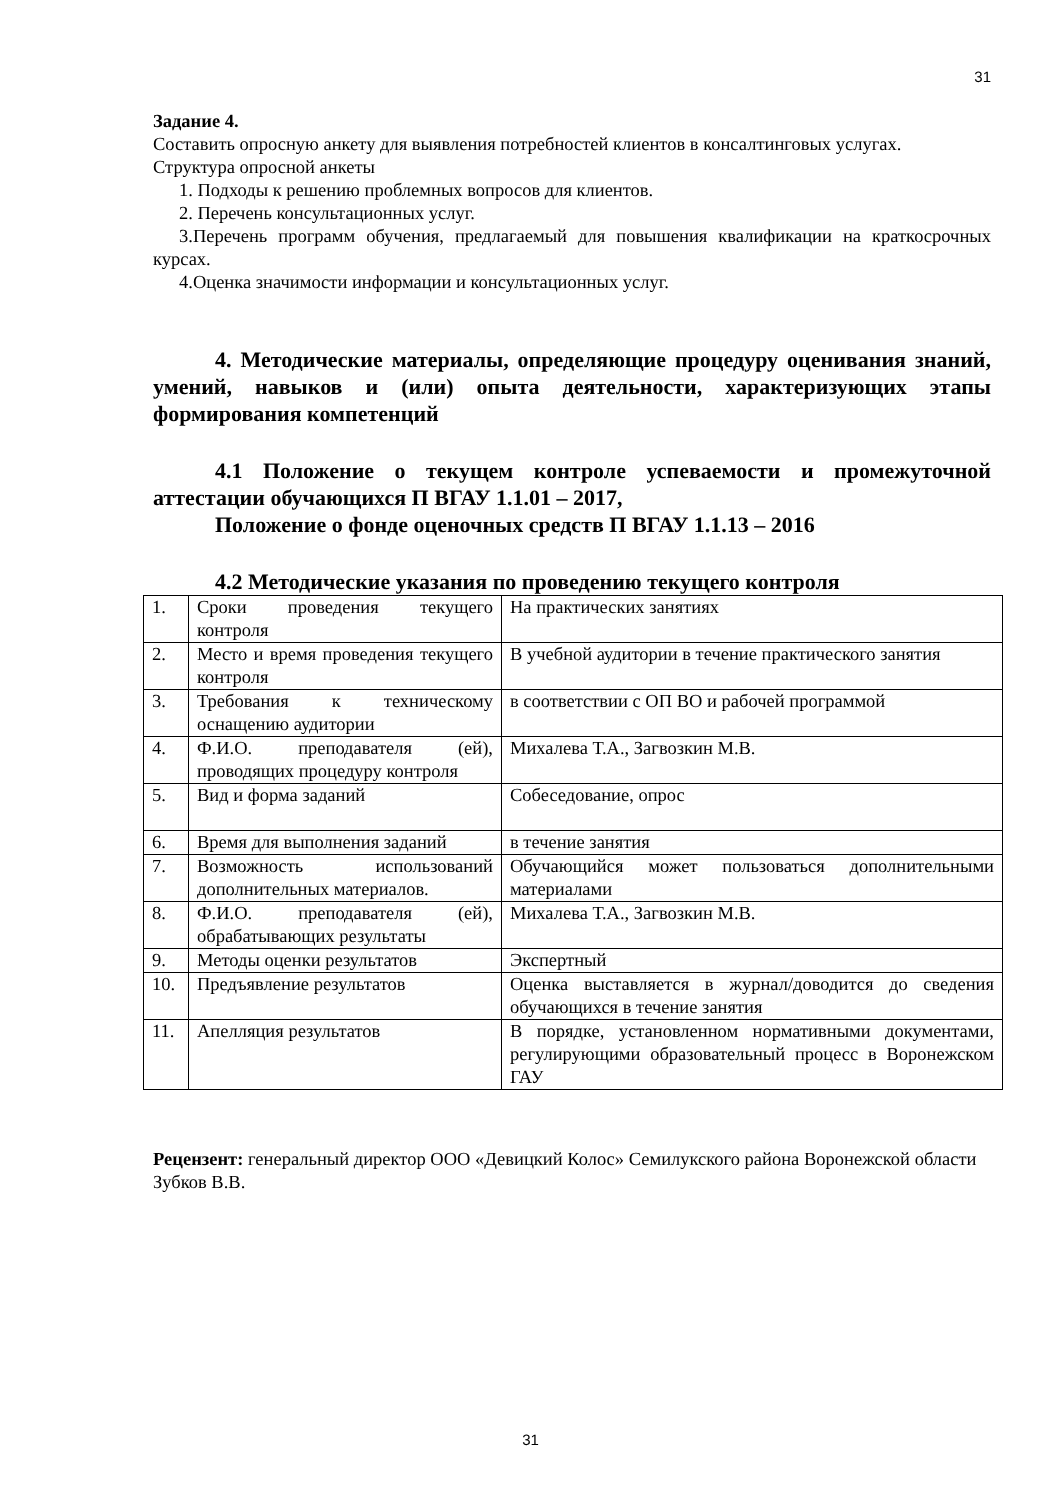31
Задание 4.
Составить опросную анкету для выявления потребностей клиентов в консалтинговых услугах.
Структура опросной анкеты
1. Подходы к решению проблемных вопросов для клиентов.
2. Перечень консультационных услуг.
3.Перечень программ обучения, предлагаемый для повышения квалификации на краткосрочных курсах.
4.Оценка значимости информации и консультационных услуг.
4. Методические материалы, определяющие процедуру оценивания знаний, умений, навыков и (или) опыта деятельности, характеризующих этапы формирования компетенций
4.1 Положение о текущем контроле успеваемости и промежуточной аттестации обучающихся П ВГАУ 1.1.01 – 2017,
Положение о фонде оценочных средств П ВГАУ 1.1.13 – 2016
4.2 Методические указания по проведению текущего контроля
| 1. | Сроки проведения текущего контроля | На практических занятиях |
| 2. | Место и время проведения текущего контроля | В учебной аудитории в течение практического занятия |
| 3. | Требования к техническому оснащению аудитории | в соответствии с ОП ВО и рабочей программой |
| 4. | Ф.И.О. преподавателя (ей), проводящих процедуру контроля | Михалева Т.А., Загвозкин М.В. |
| 5. | Вид и форма заданий | Собеседование, опрос |
| 6. | Время для выполнения заданий | в течение занятия |
| 7. | Возможность использований дополнительных материалов. | Обучающийся может пользоваться дополнительными материалами |
| 8. | Ф.И.О. преподавателя (ей), обрабатывающих результаты | Михалева Т.А., Загвозкин М.В. |
| 9. | Методы оценки результатов | Экспертный |
| 10. | Предъявление результатов | Оценка выставляется в журнал/доводится до сведения обучающихся в течение занятия |
| 11. | Апелляция результатов | В порядке, установленном нормативными документами, регулирующими образовательный процесс в Воронежском ГАУ |
Рецензент: генеральный директор ООО «Девицкий Колос» Семилукского района Воронежской области Зубков В.В.
31